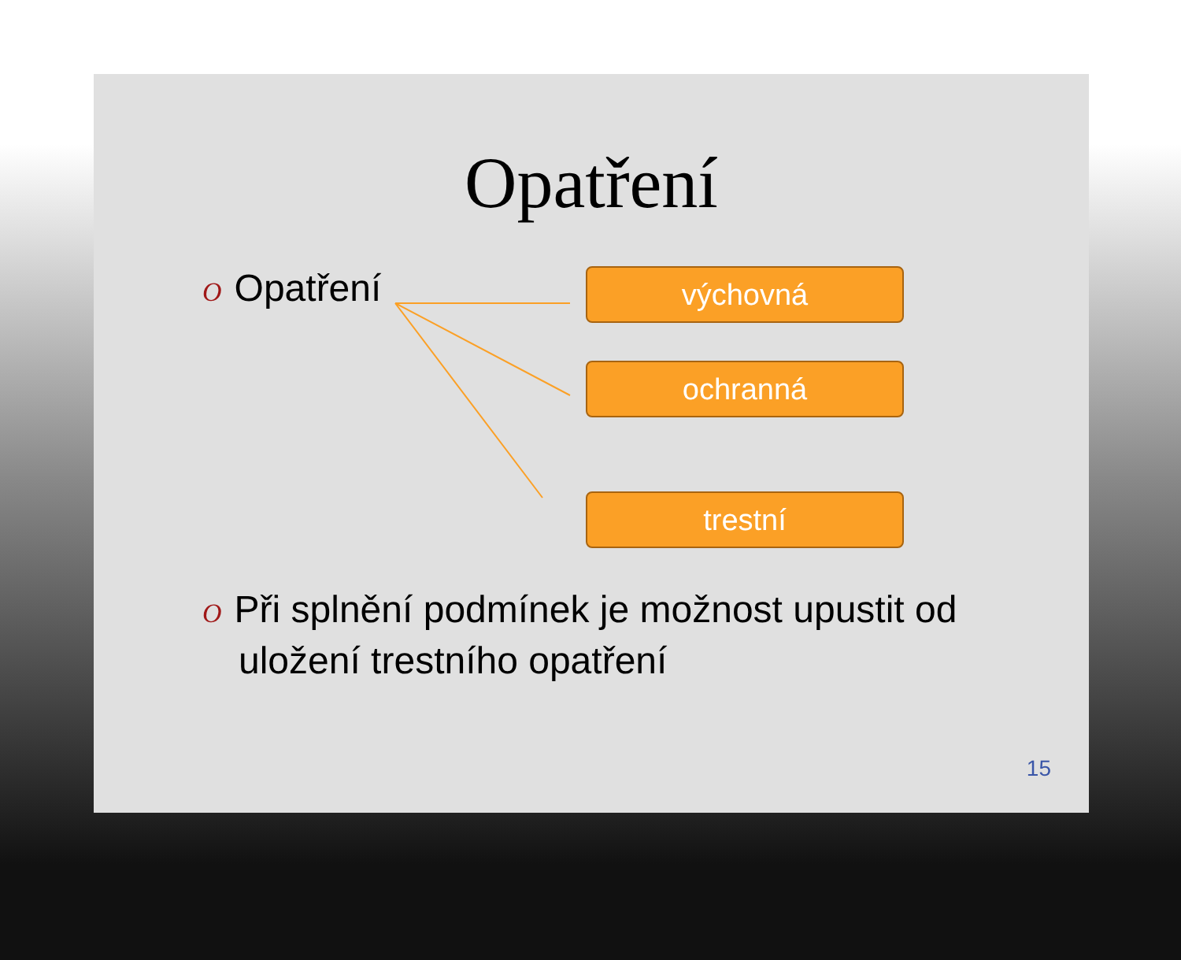Opatření
O Opatření
výchovná
ochranná
trestní
O Při splnění podmínek je možnost upustit od uložení trestního opatření
15